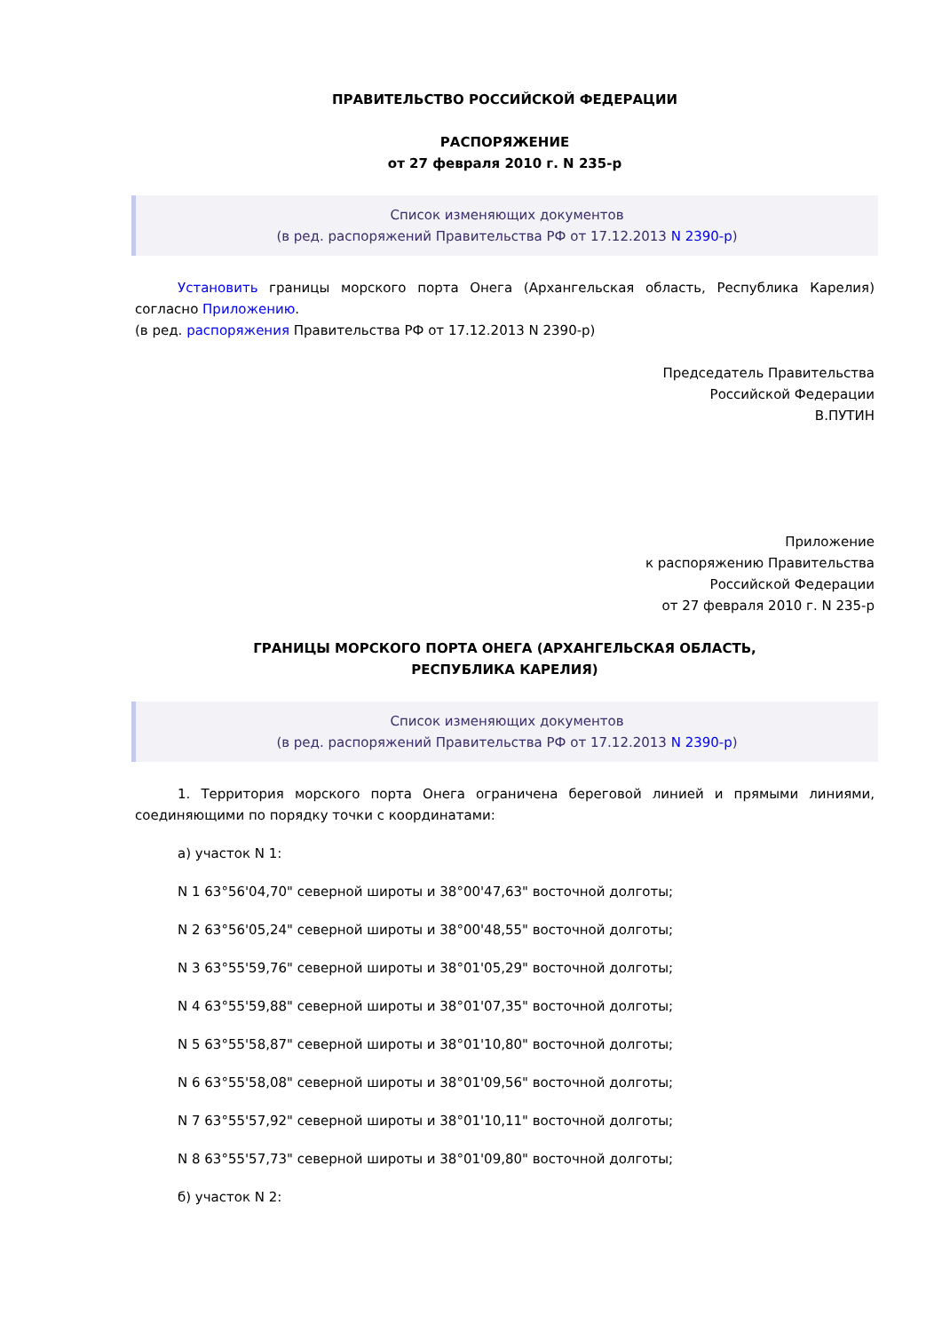ПРАВИТЕЛЬСТВО РОССИЙСКОЙ ФЕДЕРАЦИИ
РАСПОРЯЖЕНИЕ
от 27 февраля 2010 г. N 235-р
Список изменяющих документов
(в ред. распоряжений Правительства РФ от 17.12.2013 N 2390-р)
Установить границы морского порта Онега (Архангельская область, Республика Карелия) согласно Приложению.
(в ред. распоряжения Правительства РФ от 17.12.2013 N 2390-р)
Председатель Правительства
Российской Федерации
В.ПУТИН
Приложение
к распоряжению Правительства
Российской Федерации
от 27 февраля 2010 г. N 235-р
ГРАНИЦЫ МОРСКОГО ПОРТА ОНЕГА (АРХАНГЕЛЬСКАЯ ОБЛАСТЬ,
РЕСПУБЛИКА КАРЕЛИЯ)
Список изменяющих документов
(в ред. распоряжений Правительства РФ от 17.12.2013 N 2390-р)
1. Территория морского порта Онега ограничена береговой линией и прямыми линиями, соединяющими по порядку точки с координатами:
а) участок N 1:
N 1 63°56'04,70" северной широты и 38°00'47,63" восточной долготы;
N 2 63°56'05,24" северной широты и 38°00'48,55" восточной долготы;
N 3 63°55'59,76" северной широты и 38°01'05,29" восточной долготы;
N 4 63°55'59,88" северной широты и 38°01'07,35" восточной долготы;
N 5 63°55'58,87" северной широты и 38°01'10,80" восточной долготы;
N 6 63°55'58,08" северной широты и 38°01'09,56" восточной долготы;
N 7 63°55'57,92" северной широты и 38°01'10,11" восточной долготы;
N 8 63°55'57,73" северной широты и 38°01'09,80" восточной долготы;
б) участок N 2: